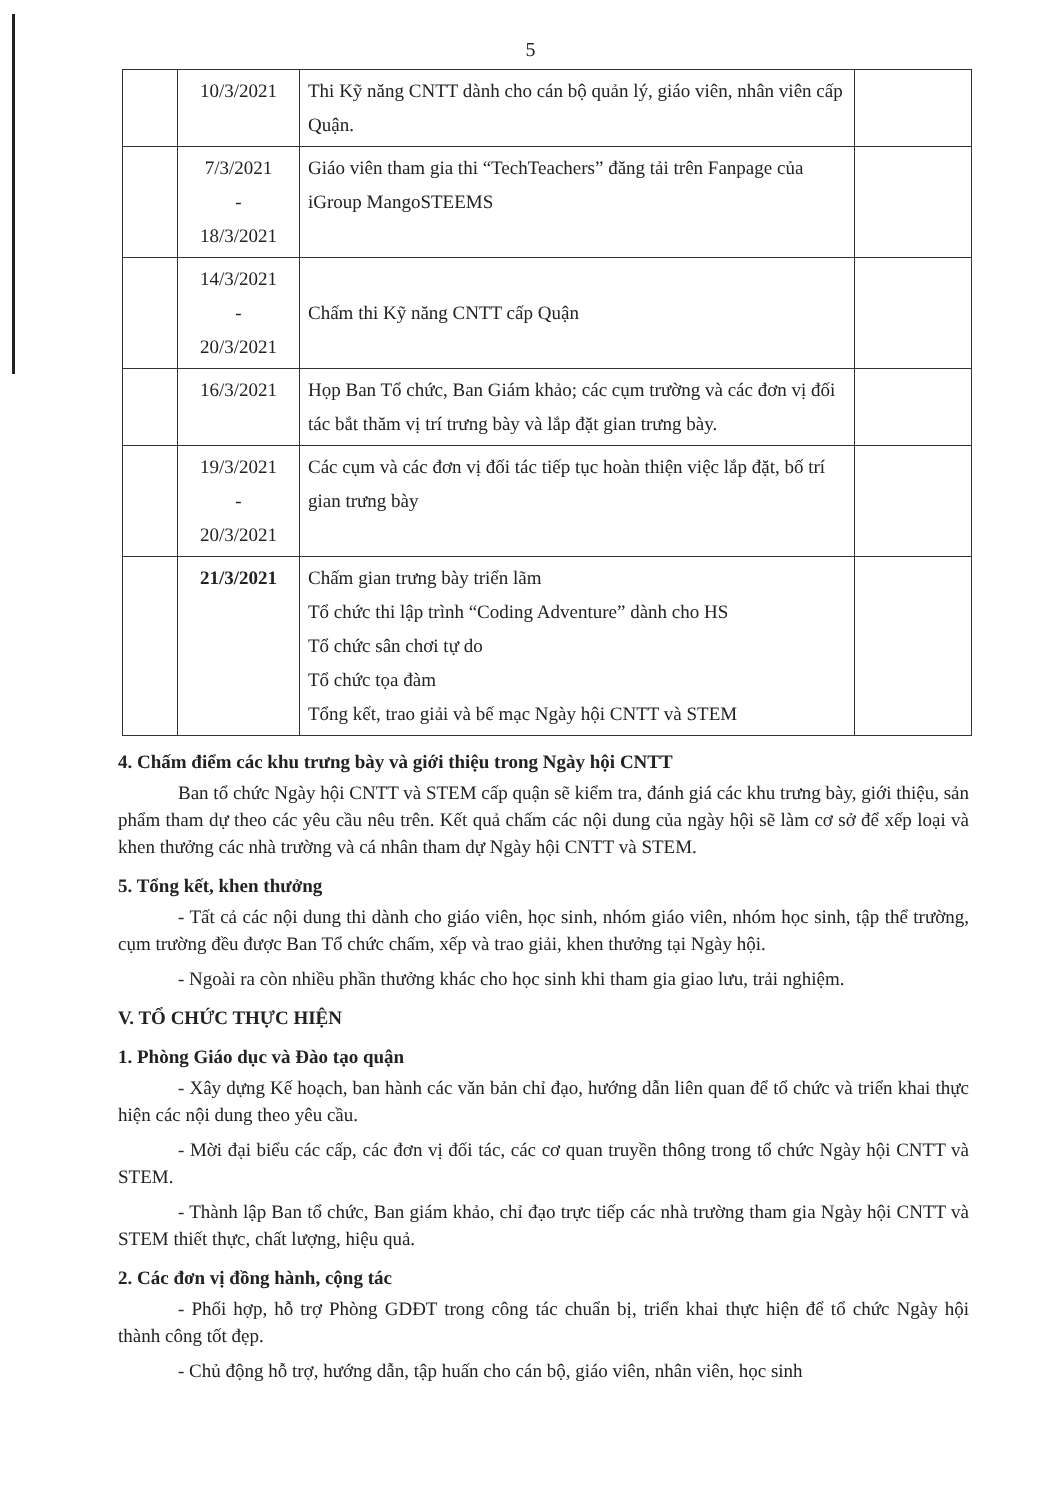5
| | 10/3/2021 | Thi Kỹ năng CNTT dành cho cán bộ quản lý, giáo viên, nhân viên cấp Quận. | |
| | 7/3/2021 - 18/3/2021 | Giáo viên tham gia thi “TechTeachers” đăng tải trên Fanpage của iGroup MangoSTEEMS | |
| | 14/3/2021 - 20/3/2021 | Chấm thi Kỹ năng CNTT cấp Quận | |
| | 16/3/2021 | Họp Ban Tổ chức, Ban Giám khảo; các cụm trường và các đơn vị đối tác bắt thăm vị trí trưng bày và lắp đặt gian trưng bày. | |
| | 19/3/2021 - 20/3/2021 | Các cụm và các đơn vị đối tác tiếp tục hoàn thiện việc lắp đặt, bố trí gian trưng bày | |
| | 21/3/2021 | Chấm gian trưng bày triển lãm Tổ chức thi lập trình “Coding Adventure” dành cho HS Tổ chức sân chơi tự do Tổ chức tọa đàm Tổng kết, trao giải và bế mạc Ngày hội CNTT và STEM | |
4. Chấm điểm các khu trưng bày và giới thiệu trong Ngày hội CNTT
Ban tổ chức Ngày hội CNTT và STEM cấp quận sẽ kiểm tra, đánh giá các khu trưng bày, giới thiệu, sản phẩm tham dự theo các yêu cầu nêu trên. Kết quả chấm các nội dung của ngày hội sẽ làm cơ sở để xếp loại và khen thưởng các nhà trường và cá nhân tham dự Ngày hội CNTT và STEM.
5. Tổng kết, khen thưởng
- Tất cả các nội dung thi dành cho giáo viên, học sinh, nhóm giáo viên, nhóm học sinh, tập thể trường, cụm trường đều được Ban Tổ chức chấm, xếp và trao giải, khen thưởng tại Ngày hội.
- Ngoài ra còn nhiều phần thưởng khác cho học sinh khi tham gia giao lưu, trải nghiệm.
V. TỔ CHỨC THỰC HIỆN
1. Phòng Giáo dục và Đào tạo quận
- Xây dựng Kế hoạch, ban hành các văn bản chỉ đạo, hướng dẫn liên quan để tổ chức và triển khai thực hiện các nội dung theo yêu cầu.
- Mời đại biểu các cấp, các đơn vị đối tác, các cơ quan truyền thông trong tổ chức Ngày hội CNTT và STEM.
- Thành lập Ban tổ chức, Ban giám khảo, chỉ đạo trực tiếp các nhà trường tham gia Ngày hội CNTT và STEM thiết thực, chất lượng, hiệu quả.
2. Các đơn vị đồng hành, cộng tác
- Phối hợp, hỗ trợ Phòng GDĐT trong công tác chuẩn bị, triển khai thực hiện để tổ chức Ngày hội thành công tốt đẹp.
- Chủ động hỗ trợ, hướng dẫn, tập huấn cho cán bộ, giáo viên, nhân viên, học sinh